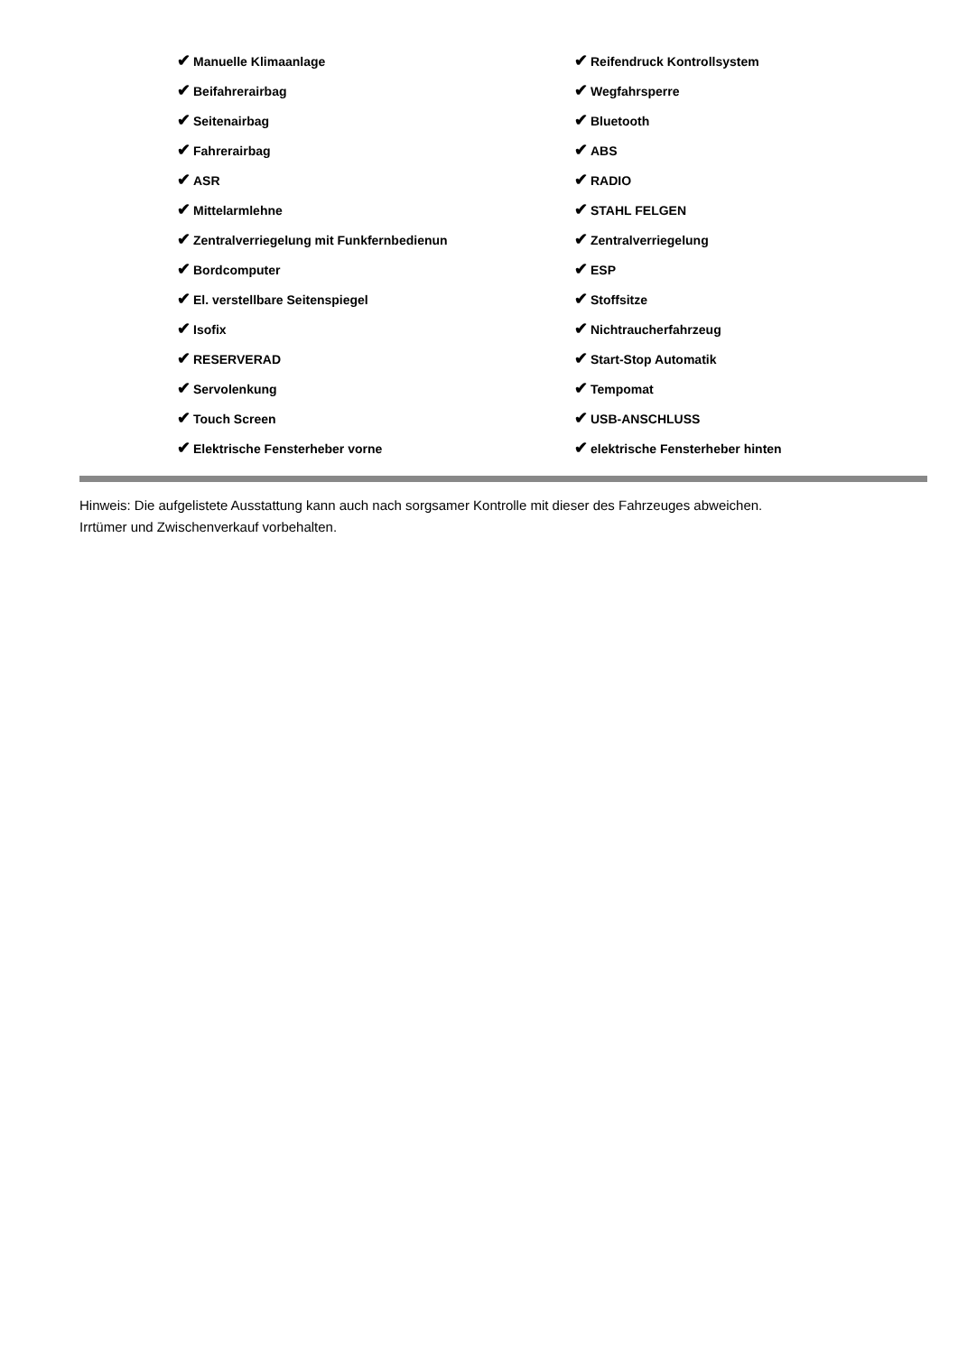✔ Manuelle Klimaanlage
✔ Beifahrerairbag
✔ Seitenairbag
✔ Fahrerairbag
✔ ASR
✔ Mittelarmlehne
✔ Zentralverriegelung mit Funkfernbedienun
✔ Bordcomputer
✔ El. verstellbare Seitenspiegel
✔ Isofix
✔ RESERVERAD
✔ Servolenkung
✔ Touch Screen
✔ Elektrische Fensterheber vorne
✔ Reifendruck Kontrollsystem
✔ Wegfahrsperre
✔ Bluetooth
✔ ABS
✔ RADIO
✔ STAHL FELGEN
✔ Zentralverriegelung
✔ ESP
✔ Stoffsitze
✔ Nichtraucherfahrzeug
✔ Start-Stop Automatik
✔ Tempomat
✔ USB-ANSCHLUSS
✔ elektrische Fensterheber hinten
Hinweis: Die aufgelistete Ausstattung kann auch nach sorgsamer Kontrolle mit dieser des Fahrzeuges abweichen. Irrtümer und Zwischenverkauf vorbehalten.